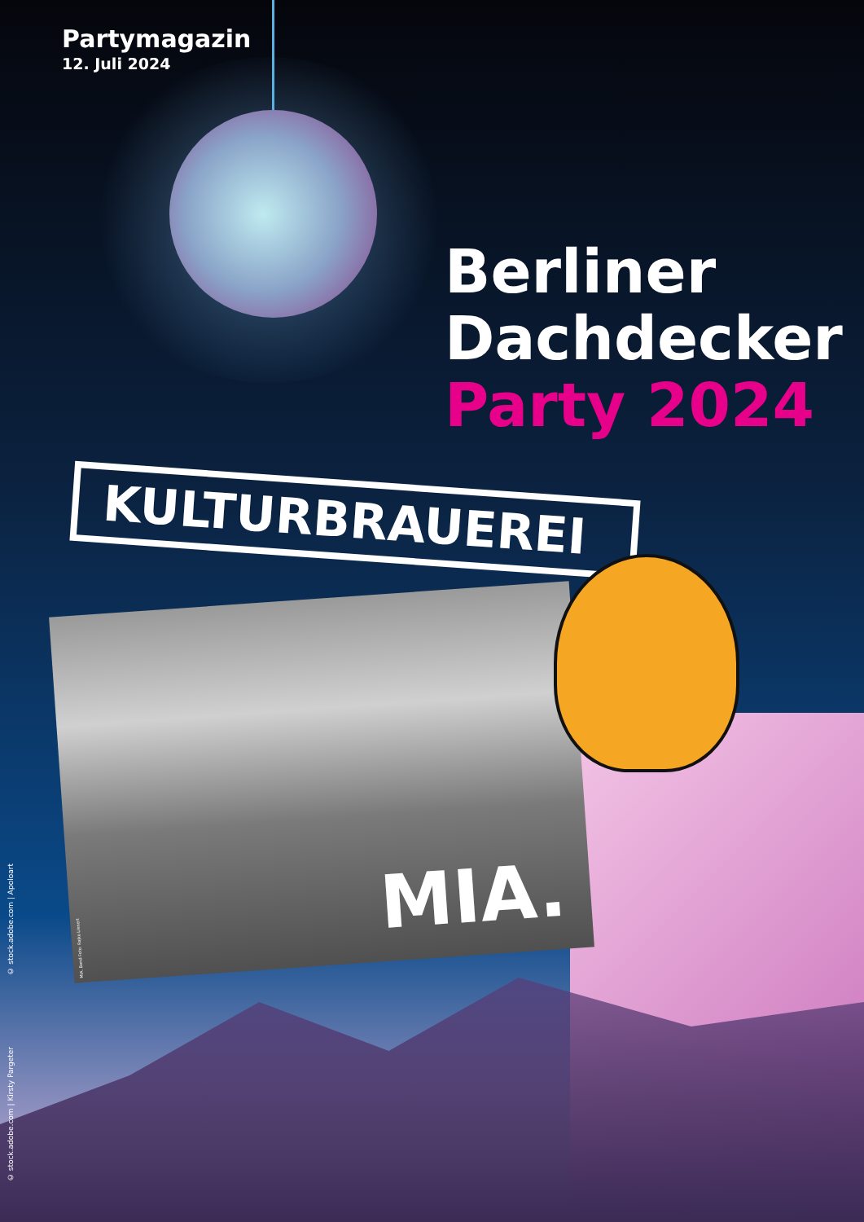Partymagazin
12. Juli 2024
Berliner
Dachdecker
Party 2024
KULTURBRAUEREI
MIA. Band Foto: Rajko Lienert
MIA.
© stock.adobe.com | Apoloart
© stock.adobe.com | Kirsty Pargeter